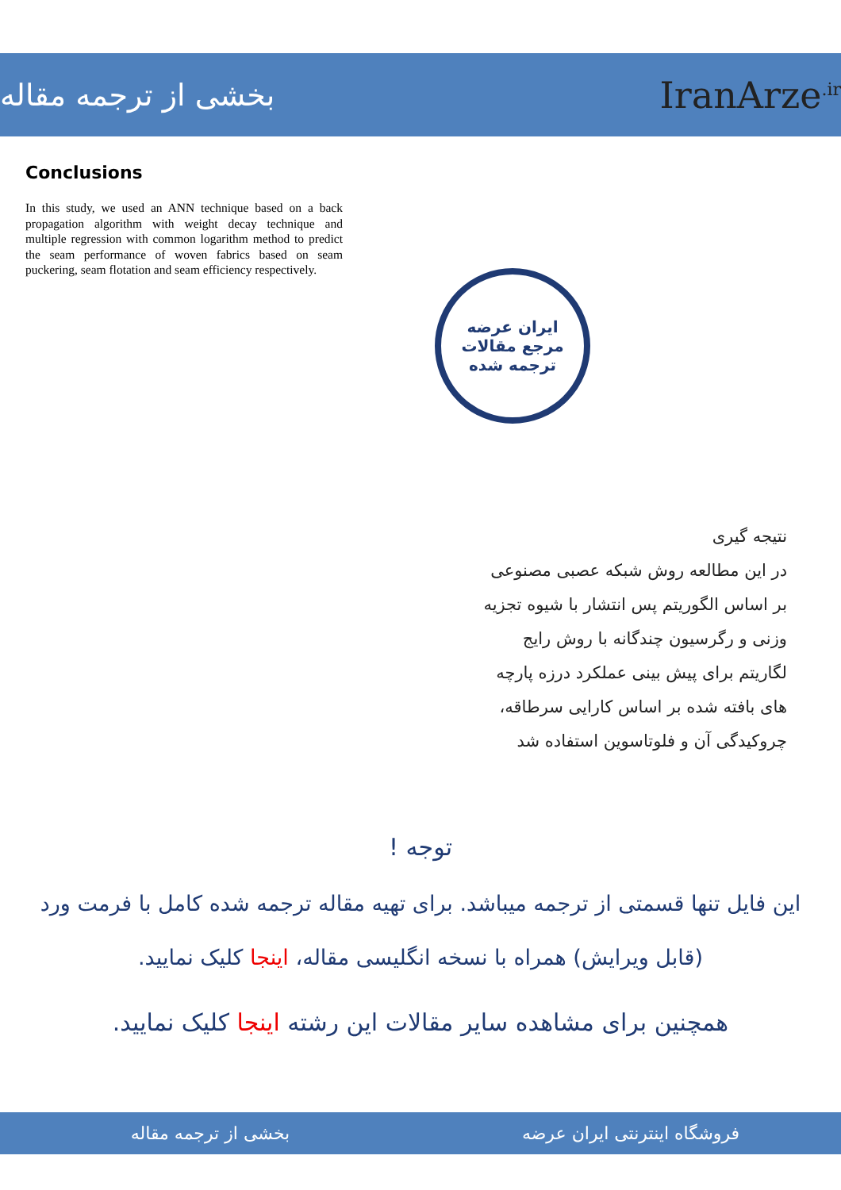بخشی از ترجمه مقاله
IranArze<sup>.ir</sup>
Conclusions
In this study, we used an ANN technique based on a back propagation algorithm with weight decay technique and multiple regression with common logarithm method to predict the seam performance of woven fabrics based on seam puckering, seam flotation and seam efficiency respectively.
ایران عرضه
مرجع مقالات
ترجمه شده
نتیجه گیری
در این مطالعه روش شبکه عصبی مصنوعی
بر اساس الگوریتم پس انتشار با شیوه تجزیه
وزنی و رگرسیون چندگانه با روش رایج
لگاریتم برای پیش بینی عملکرد درزه پارچه
های بافته شده بر اساس کارایی سرطاقه،
چروکیدگی آن و فلوتاسوین استفاده شد
توجه !
این فایل تنها قسمتی از ترجمه میباشد. برای تهیه مقاله ترجمه شده کامل با فرمت ورد (قابل ویرایش) همراه با نسخه انگلیسی مقاله، اینجا کلیک نمایید.
همچنین برای مشاهده سایر مقالات این رشته اینجا کلیک نمایید.
فروشگاه اینترنتی ایران عرضه بخشی از ترجمه مقاله